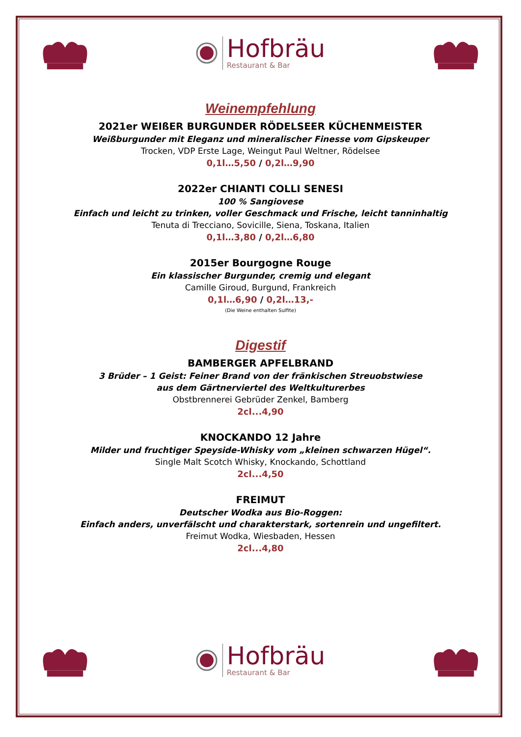Hofbräu
Restaurant & Bar
Weinempfehlung
2021er WEIßER BURGUNDER RÖDELSEER KÜCHENMEISTER
Weißburgunder mit Eleganz und mineralischer Finesse vom Gipskeuper
Trocken, VDP Erste Lage, Weingut Paul Weltner, Rödelsee
0,1l…5,50 / 0,2l…9,90
2022er CHIANTI COLLI SENESI
100 % Sangiovese
Einfach und leicht zu trinken, voller Geschmack und Frische, leicht tanninhaltig
Tenuta di Trecciano, Sovicille, Siena, Toskana, Italien
0,1l…3,80 / 0,2l…6,80
2015er Bourgogne Rouge
Ein klassischer Burgunder, cremig und elegant
Camille Giroud, Burgund, Frankreich
0,1l…6,90 / 0,2l…13,-
(Die Weine enthalten Sulfite)
Digestif
BAMBERGER APFELBRAND
3 Brüder – 1 Geist: Feiner Brand von der fränkischen Streuobstwiese
aus dem Gärtnerviertel des Weltkulturerbes
Obstbrennerei Gebrüder Zenkel, Bamberg
2cl...4,90
KNOCKANDO 12 Jahre
Milder und fruchtiger Speyside-Whisky vom „kleinen schwarzen Hügel“.
Single Malt Scotch Whisky, Knockando, Schottland
2cl...4,50
FREIMUT
Deutscher Wodka aus Bio-Roggen:
Einfach anders, unverfälscht und charakterstark, sortenrein und ungefiltert.
Freimut Wodka, Wiesbaden, Hessen
2cl...4,80
Hofbräu
Restaurant & Bar